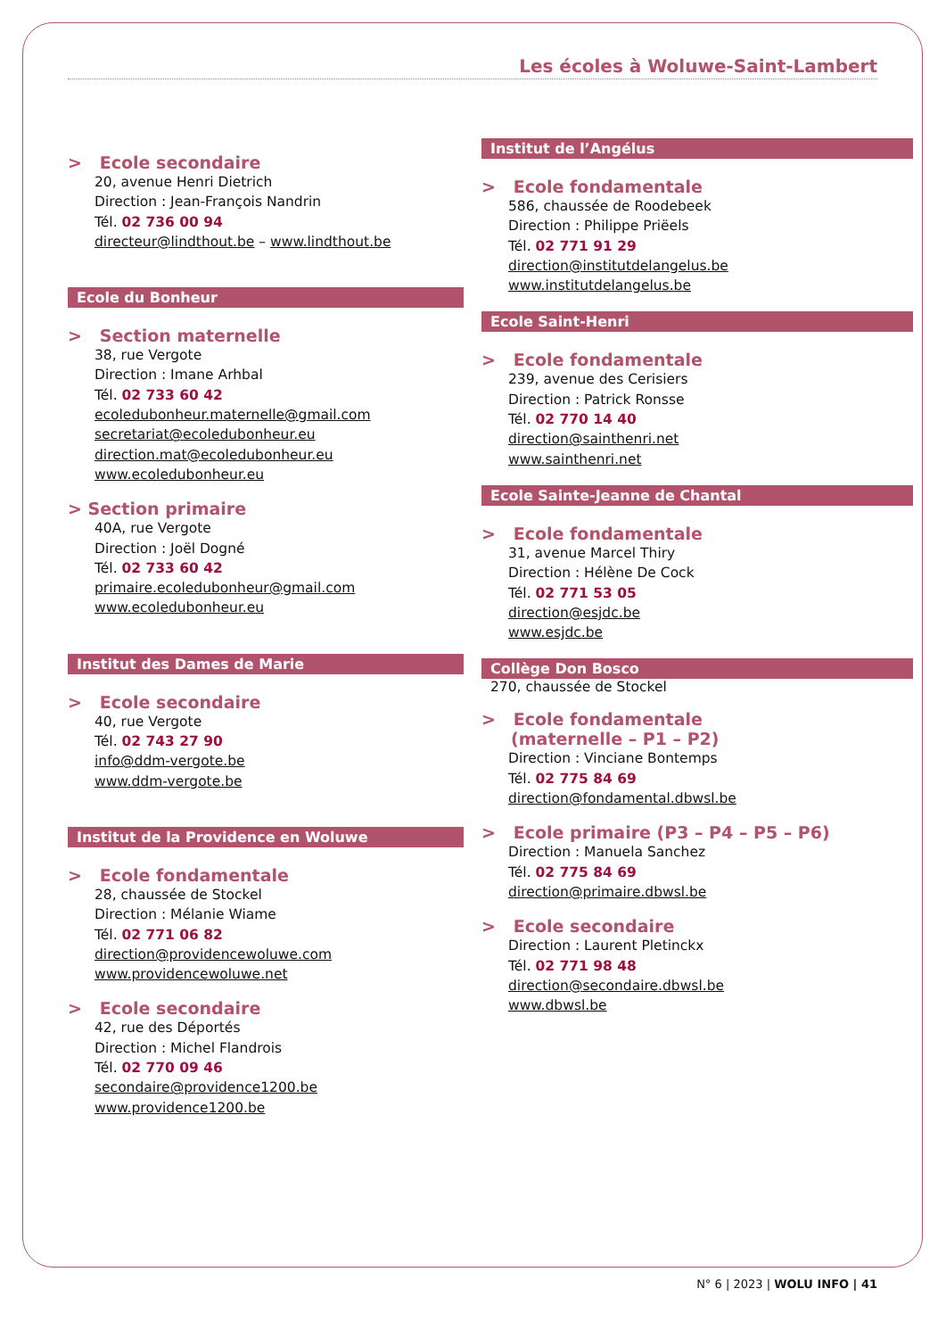Les écoles à Woluwe-Saint-Lambert
> Ecole secondaire
20, avenue Henri Dietrich
Direction : Jean-François Nandrin
Tél. 02 736 00 94
directeur@lindthout.be – www.lindthout.be
Ecole du Bonheur
> Section maternelle
38, rue Vergote
Direction : Imane Arhbal
Tél. 02 733 60 42
ecoledubonheur.maternelle@gmail.com
secretariat@ecoledubonheur.eu
direction.mat@ecoledubonheur.eu
www.ecoledubonheur.eu
> Section primaire
40A, rue Vergote
Direction : Joël Dogné
Tél. 02 733 60 42
primaire.ecoledubonheur@gmail.com
www.ecoledubonheur.eu
Institut des Dames de Marie
> Ecole secondaire
40, rue Vergote
Tél. 02 743 27 90
info@ddm-vergote.be
www.ddm-vergote.be
Institut de la Providence en Woluwe
> Ecole fondamentale
28, chaussée de Stockel
Direction : Mélanie Wiame
Tél. 02 771 06 82
direction@providencewoluwe.com
www.providencewoluwe.net
> Ecole secondaire
42, rue des Déportés
Direction : Michel Flandrois
Tél. 02 770 09 46
secondaire@providence1200.be
www.providence1200.be
Institut de l’Angélus
> Ecole fondamentale
586, chaussée de Roodebeek
Direction : Philippe Priëels
Tél. 02 771 91 29
direction@institutdelangelus.be
www.institutdelangelus.be
Ecole Saint-Henri
> Ecole fondamentale
239, avenue des Cerisiers
Direction : Patrick Ronsse
Tél. 02 770 14 40
direction@sainthenri.net
www.sainthenri.net
Ecole Sainte-Jeanne de Chantal
> Ecole fondamentale
31, avenue Marcel Thiry
Direction : Hélène De Cock
Tél. 02 771 53 05
direction@esjdc.be
www.esjdc.be
Collège Don Bosco
270, chaussée de Stockel
> Ecole fondamentale
(maternelle – P1 – P2)
Direction : Vinciane Bontemps
Tél. 02 775 84 69
direction@fondamental.dbwsl.be
> Ecole primaire (P3 – P4 – P5 – P6)
Direction : Manuela Sanchez
Tél. 02 775 84 69
direction@primaire.dbwsl.be
> Ecole secondaire
Direction : Laurent Pletinckx
Tél. 02 771 98 48
direction@secondaire.dbwsl.be
www.dbwsl.be
N° 6 | 2023 | WOLU INFO | 41